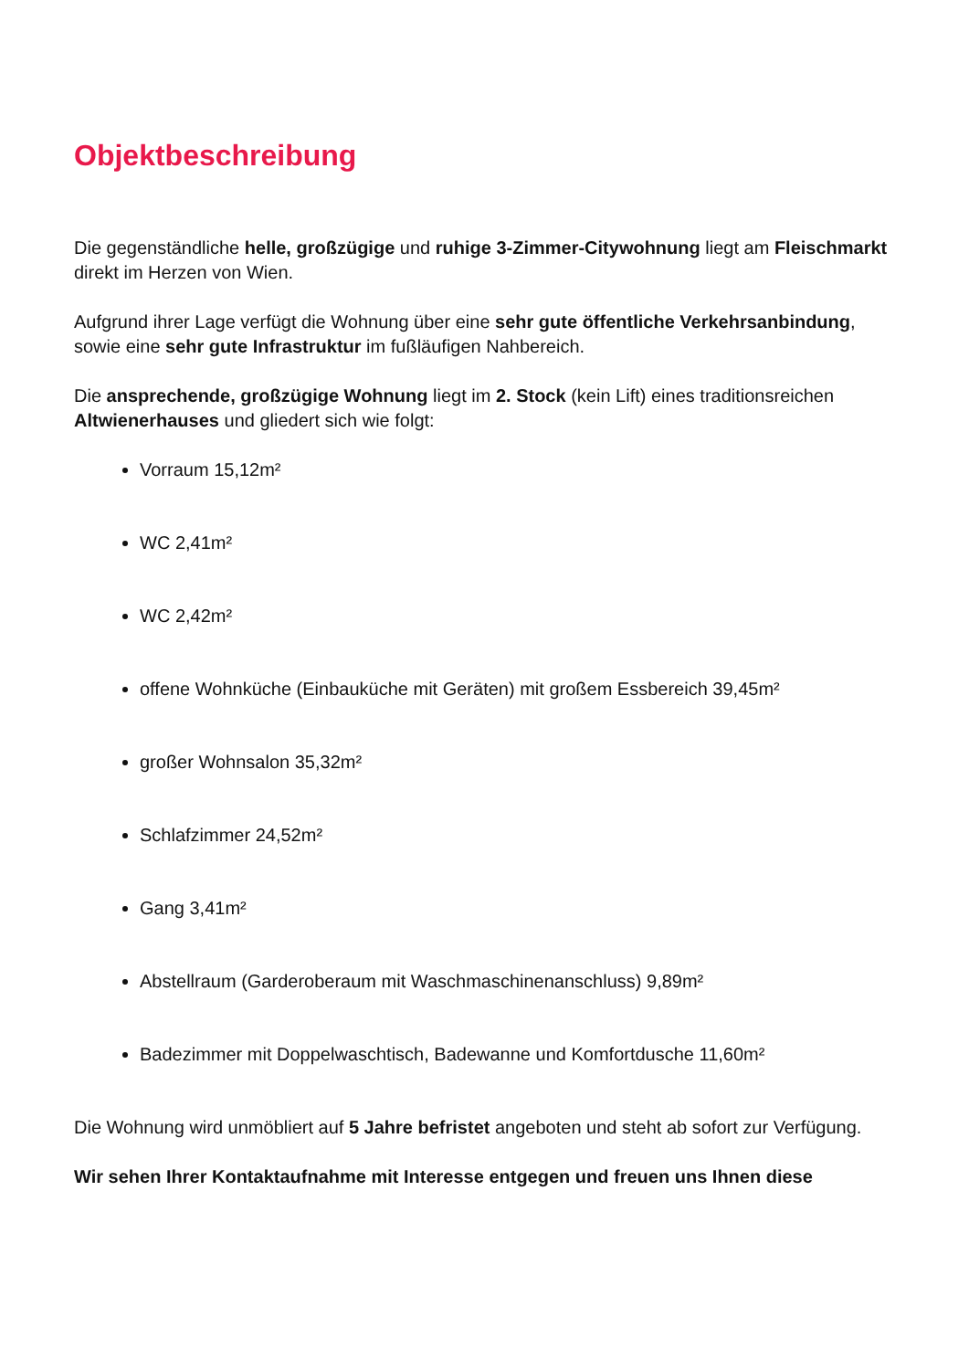Objektbeschreibung
Die gegenständliche helle, großzügige und ruhige 3-Zimmer-Citywohnung liegt am Fleischmarkt direkt im Herzen von Wien.
Aufgrund ihrer Lage verfügt die Wohnung über eine sehr gute öffentliche Verkehrsanbindung, sowie eine sehr gute Infrastruktur im fußläufigen Nahbereich.
Die ansprechende, großzügige Wohnung liegt im 2. Stock (kein Lift) eines traditionsreichen Altwienerhauses und gliedert sich wie folgt:
Vorraum 15,12m²
WC 2,41m²
WC 2,42m²
offene Wohnküche (Einbauküche mit Geräten) mit großem Essbereich 39,45m²
großer Wohnsalon 35,32m²
Schlafzimmer 24,52m²
Gang 3,41m²
Abstellraum (Garderoberaum mit Waschmaschinenanschluss) 9,89m²
Badezimmer mit Doppelwaschtisch, Badewanne und Komfortdusche 11,60m²
Die Wohnung wird unmöbliert auf 5 Jahre befristet angeboten und steht ab sofort zur Verfügung.
Wir sehen Ihrer Kontaktaufnahme mit Interesse entgegen und freuen uns Ihnen diese